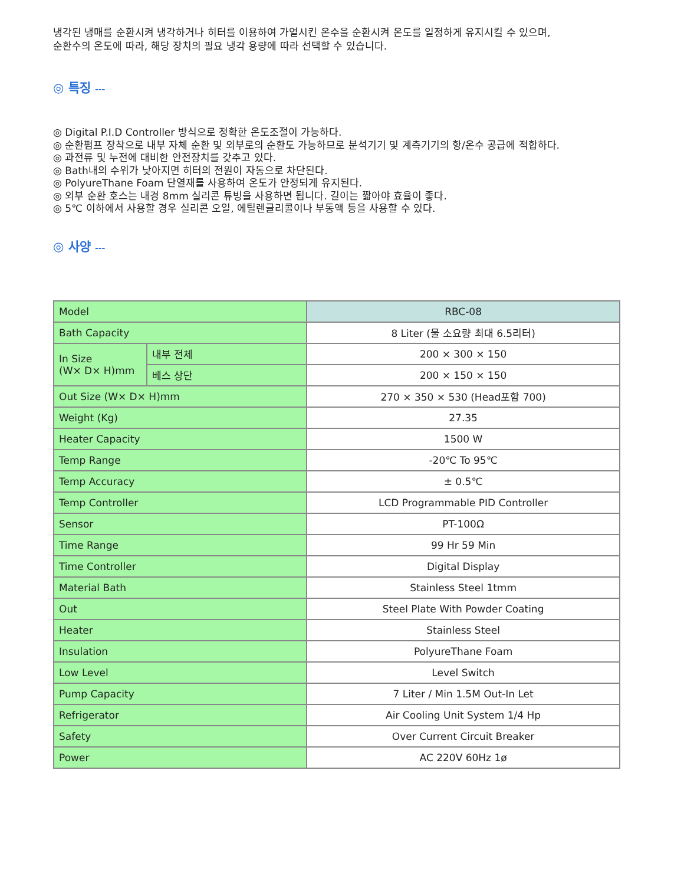냉각된 냉매를 순환시켜 냉각하거나 히터를 이용하여 가열시킨 온수을 순환시켜 온도를 일정하게 유지시킬 수 있으며,
순환수의 온도에 따라, 해당 장치의 필요 냉각 용량에 따라 선택할 수 있습니다.
◎ 특징 ---
◎ Digital P.I.D Controller 방식으로 정확한 온도조절이 가능하다.
◎ 순환펌프 장착으로 내부 자체 순환 및 외부로의 순환도 가능하므로 분석기기 및 계측기기의 항/온수 공급에 적합하다.
◎ 과전류 및 누전에 대비한 안전장치를 갖추고 있다.
◎ Bath내의 수위가 낮아지면 히터의 전원이 자동으로 차단된다.
◎ PolyureThane Foam 단열재를 사용하여 온도가 안정되게 유지된다.
◎ 외부 순환 호스는 내경 8mm 실리콘 튜빙을 사용하면 됩니다. 길이는 짧아야 효율이 좋다.
◎ 5℃ 이하에서 사용할 경우 실리콘 오일, 에틸렌글리콜이나 부동액 등을 사용할 수 있다.
◎ 사양 ---
| Model | | RBC-08 |
| Bath Capacity | | 8 Liter (물 소요량 최대 6.5리터) |
| In Size (W× D× H)mm | 내부 전체 | 200 × 300 × 150 |
| | 베스 상단 | 200 × 150 × 150 |
| Out Size (W× D× H)mm | | 270 × 350 × 530 (Head포함 700) |
| Weight (Kg) | | 27.35 |
| Heater Capacity | | 1500 W |
| Temp Range | | -20℃ To 95℃ |
| Temp Accuracy | | ± 0.5℃ |
| Temp Controller | | LCD Programmable PID Controller |
| Sensor | | PT-100Ω |
| Time Range | | 99 Hr 59 Min |
| Time Controller | | Digital Display |
| Material Bath | | Stainless Steel 1tmm |
| Out | | Steel Plate With Powder Coating |
| Heater | | Stainless Steel |
| Insulation | | PolyureThane Foam |
| Low Level | | Level Switch |
| Pump Capacity | | 7 Liter / Min 1.5M Out-In Let |
| Refrigerator | | Air Cooling Unit System 1/4 Hp |
| Safety | | Over Current Circuit Breaker |
| Power | | AC 220V 60Hz 1ø |